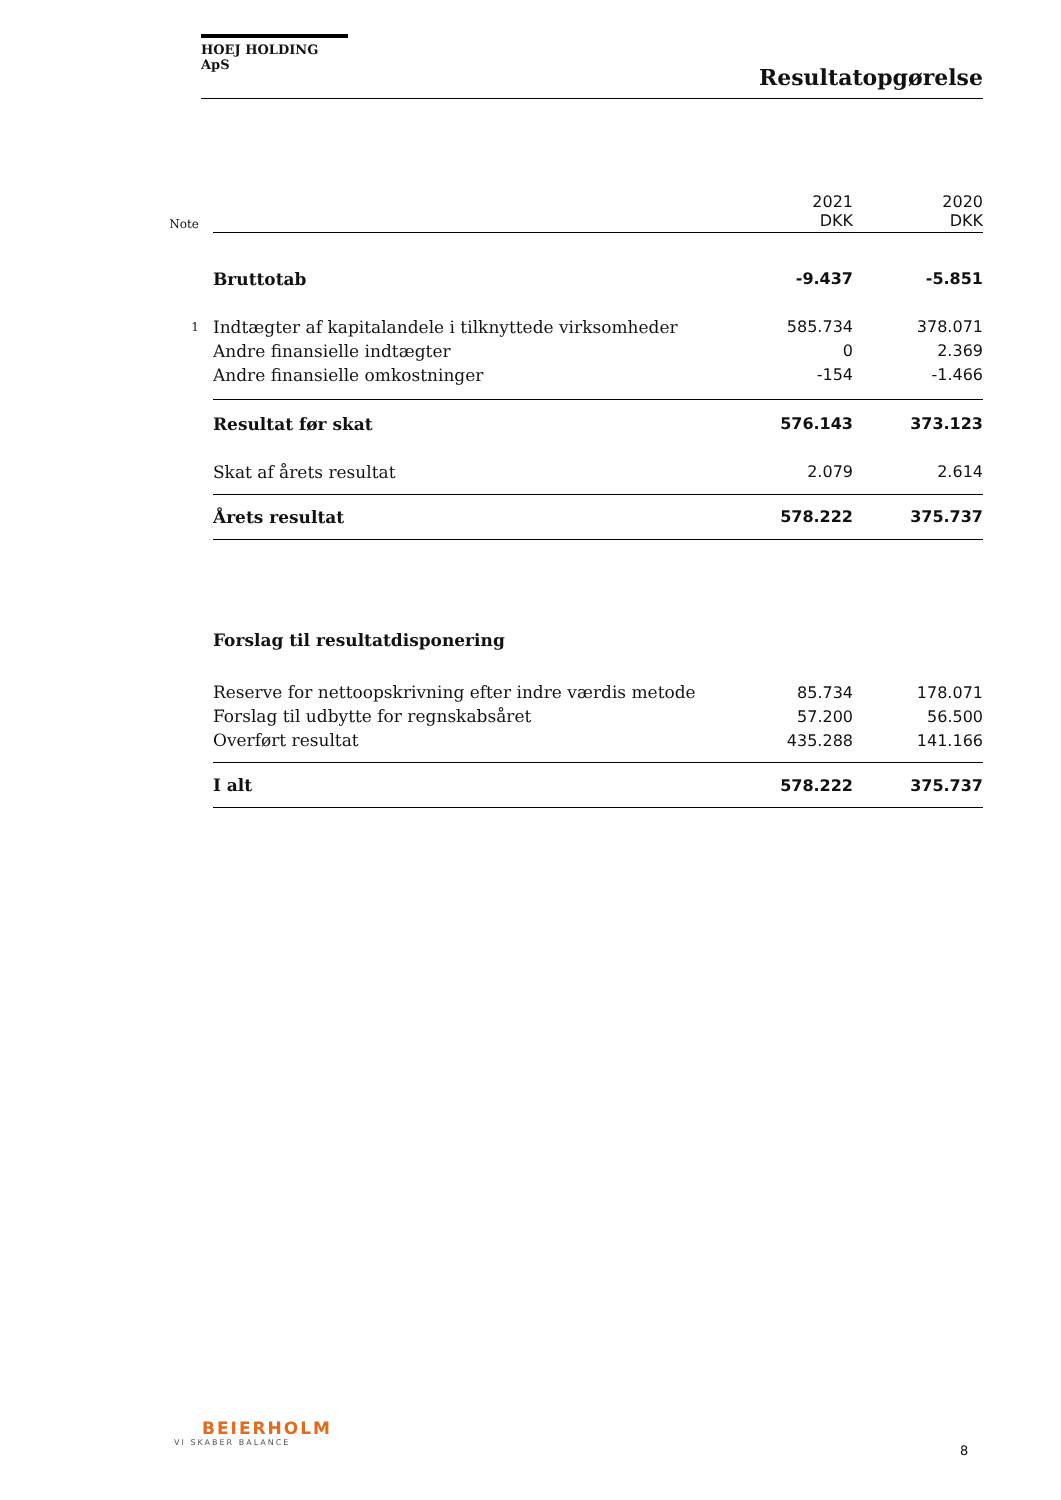HOEJ HOLDING ApS
Resultatopgørelse
| Note | | 2021 DKK | 2020 DKK |
| | Bruttotab | -9.437 | -5.851 |
| 1 | Indtægter af kapitalandele i tilknyttede virksomheder | 585.734 | 378.071 |
| | Andre finansielle indtægter | 0 | 2.369 |
| | Andre finansielle omkostninger | -154 | -1.466 |
| | Resultat før skat | 576.143 | 373.123 |
| | Skat af årets resultat | 2.079 | 2.614 |
| | Årets resultat | 578.222 | 375.737 |
| | Forslag til resultatdisponering | | |
| | Reserve for nettoopskrivning efter indre værdis metode | 85.734 | 178.071 |
| | Forslag til udbytte for regnskabsåret | 57.200 | 56.500 |
| | Overført resultat | 435.288 | 141.166 |
| | I alt | 578.222 | 375.737 |
BEIERHOLM
VI SKABER BALANCE
8